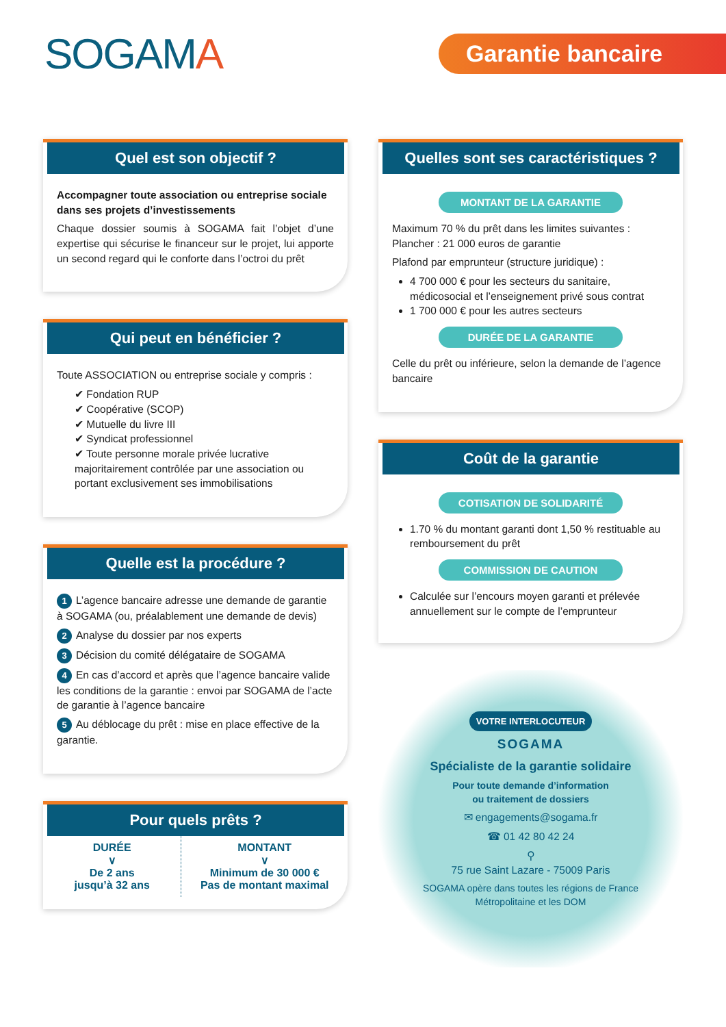SOGAMA
Garantie bancaire
Quel est son objectif ?
Accompagner toute association ou entreprise sociale dans ses projets d’investissements
Chaque dossier soumis à SOGAMA fait l’objet d’une expertise qui sécurise le financeur sur le projet, lui apporte un second regard qui le conforte dans l’octroi du prêt
Qui peut en bénéficier ?
Toute ASSOCIATION ou entreprise sociale y compris :
✔ Fondation RUP
✔ Coopérative (SCOP)
✔ Mutuelle du livre III
✔ Syndicat professionnel
✔ Toute personne morale privée lucrative majoritairement contrôlée par une association ou portant exclusivement ses immobilisations
Quelle est la procédure ?
1 L’agence bancaire adresse une demande de garantie à SOGAMA (ou, préalablement une demande de devis)
2 Analyse du dossier par nos experts
3 Décision du comité délégataire de SOGAMA
4 En cas d’accord et après que l’agence bancaire valide les conditions de la garantie : envoi par SOGAMA de l’acte de garantie à l’agence bancaire
5 Au déblocage du prêt : mise en place effective de la garantie.
Pour quels prêts ?
DURÉE
∨
De 2 ans
jusqu’à 32 ans
MONTANT
∨
Minimum de 30 000 €
Pas de montant maximal
Quelles sont ses caractéristiques ?
MONTANT DE LA GARANTIE
Maximum 70 % du prêt dans les limites suivantes :
Plancher : 21 000 euros de garantie
Plafond par emprunteur (structure juridique) :
4 700 000 € pour les secteurs du sanitaire, médicosocial et l’enseignement privé sous contrat
1 700 000 € pour les autres secteurs
DURÉE DE LA GARANTIE
Celle du prêt ou inférieure, selon la demande de l’agence bancaire
Coût de la garantie
COTISATION DE SOLIDARITÉ
1.70 % du montant garanti dont 1,50 % restituable au remboursement du prêt
COMMISSION DE CAUTION
Calculée sur l’encours moyen garanti et prélevée annuellement sur le compte de l’emprunteur
VOTRE INTERLOCUTEUR
SOGAMA
Spécialiste de la garantie solidaire
Pour toute demande d’information
ou traitement de dossiers
✉ engagements@sogama.fr
☎ 01 42 80 42 24
⚲
75 rue Saint Lazare - 75009 Paris
SOGAMA opère dans toutes les régions de France
Métropolitaine et les DOM